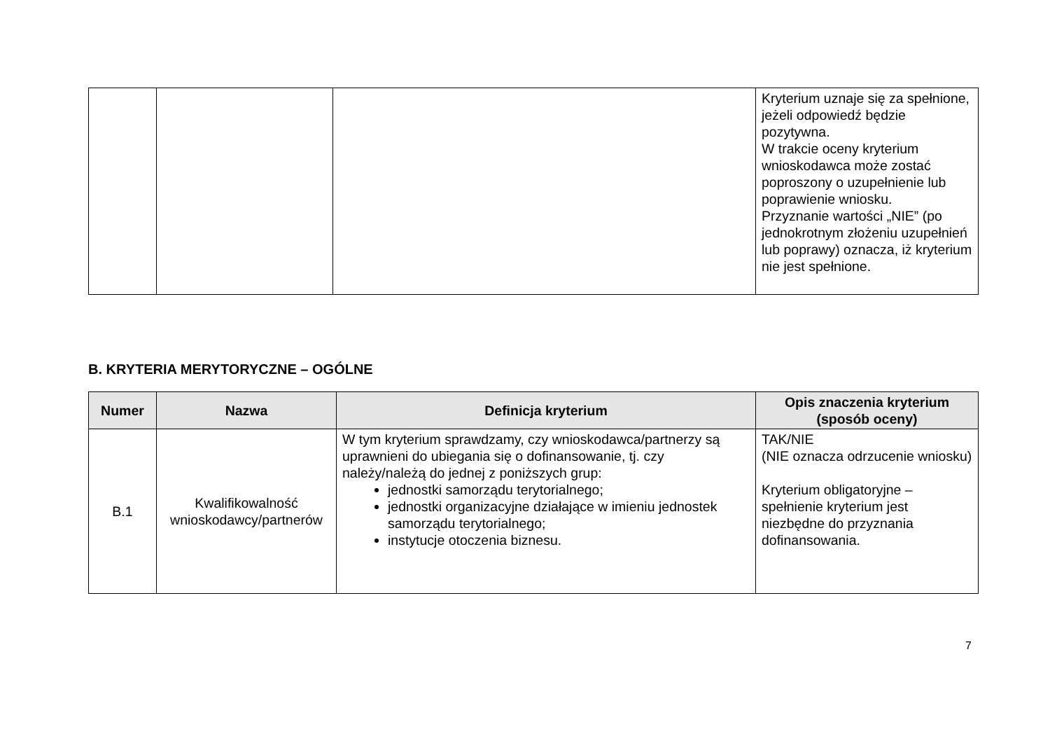| | | | Kryterium uznaje się za spełnione, jeżeli odpowiedź będzie pozytywna. W trakcie oceny kryterium wnioskodawca może zostać poproszony o uzupełnienie lub poprawienie wniosku. Przyznanie wartości „NIE” (po jednokrotnym złożeniu uzupełnień lub poprawy) oznacza, iż kryterium nie jest spełnione. |
B. KRYTERIA MERYTORYCZNE – OGÓLNE
| Numer | Nazwa | Definicja kryterium | Opis znaczenia kryterium (sposób oceny) |
| --- | --- | --- | --- |
| B.1 | Kwalifikowalność wnioskodawcy/partnerów | W tym kryterium sprawdzamy, czy wnioskodawca/partnerzy są uprawnieni do ubiegania się o dofinansowanie, tj. czy należy/należą do jednej z poniższych grup: jednostki samorządu terytorialnego; jednostki organizacyjne działające w imieniu jednostek samorządu terytorialnego; instytucje otoczenia biznesu. | TAK/NIE (NIE oznacza odrzucenie wniosku) Kryterium obligatoryjne – spełnienie kryterium jest niezbędne do przyznania dofinansowania. |
7